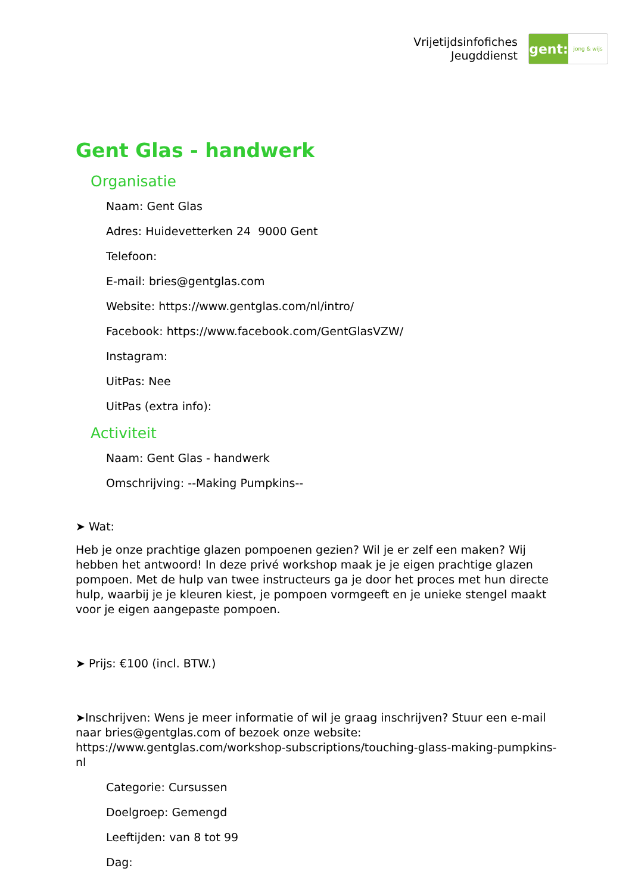Vrijetijdsinfofiches
Jeugddienst
gent:
jong & wijs
Gent Glas - handwerk
Organisatie
Naam: Gent Glas
Adres: Huidevetterken 24 9000 Gent
Telefoon:
E-mail: bries@gentglas.com
Website: https://www.gentglas.com/nl/intro/
Facebook: https://www.facebook.com/GentGlasVZW/
Instagram:
UitPas: Nee
UitPas (extra info):
Activiteit
Naam: Gent Glas - handwerk
Omschrijving: --Making Pumpkins--
➤ Wat:
Heb je onze prachtige glazen pompoenen gezien? Wil je er zelf een maken? Wij hebben het antwoord! In deze privé workshop maak je je eigen prachtige glazen pompoen. Met de hulp van twee instructeurs ga je door het proces met hun directe hulp, waarbij je je kleuren kiest, je pompoen vormgeeft en je unieke stengel maakt voor je eigen aangepaste pompoen.
➤ Prijs: €100 (incl. BTW.)
➤Inschrijven: Wens je meer informatie of wil je graag inschrijven? Stuur een e-mail naar bries@gentglas.com of bezoek onze website: https://www.gentglas.com/workshop-subscriptions/touching-glass-making-pumpkins-nl
Categorie: Cursussen
Doelgroep: Gemengd
Leeftijden: van 8 tot 99
Dag: